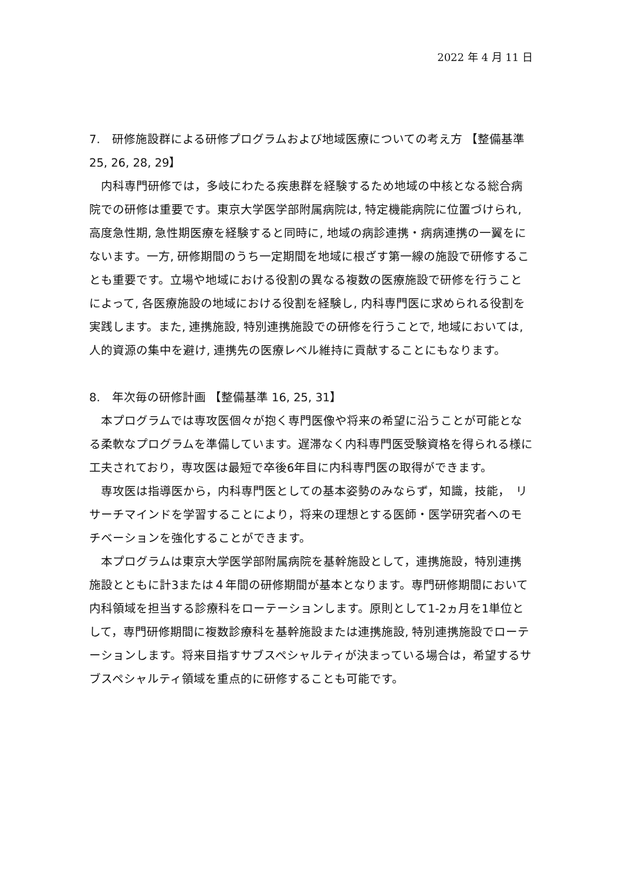2022 年 4 月 11 日
7.　研修施設群による研修プログラムおよび地域医療についての考え方 【整備基準 25, 26, 28, 29】
内科専門研修では，多岐にわたる疾患群を経験するため地域の中核となる総合病院での研修は重要です。東京大学医学部附属病院は, 特定機能病院に位置づけられ, 高度急性期, 急性期医療を経験すると同時に, 地域の病診連携・病病連携の一翼をにないます。一方, 研修期間のうち一定期間を地域に根ざす第一線の施設で研修することも重要です。立場や地域における役割の異なる複数の医療施設で研修を行うことによって, 各医療施設の地域における役割を経験し, 内科専門医に求められる役割を実践します。また, 連携施設, 特別連携施設での研修を行うことで, 地域においては, 人的資源の集中を避け, 連携先の医療レベル維持に貢献することにもなります。
8.　年次毎の研修計画 【整備基準 16, 25, 31】
本プログラムでは専攻医個々が抱く専門医像や将来の希望に沿うことが可能となる柔軟なプログラムを準備しています。遅滞なく内科専門医受験資格を得られる様に工夫されており，専攻医は最短で卒後6年目に内科専門医の取得ができます。
専攻医は指導医から，内科専門医としての基本姿勢のみならず，知識，技能，　リサーチマインドを学習することにより，将来の理想とする医師・医学研究者へのモチベーションを強化することができます。
本プログラムは東京大学医学部附属病院を基幹施設として，連携施設，特別連携施設とともに計3または４年間の研修期間が基本となります。専門研修期間において内科領域を担当する診療科をローテーションします。原則として1-2ヵ月を1単位として，専門研修期間に複数診療科を基幹施設または連携施設, 特別連携施設でローテーションします。将来目指すサブスペシャルティが決まっている場合は，希望するサブスペシャルティ領域を重点的に研修することも可能です。